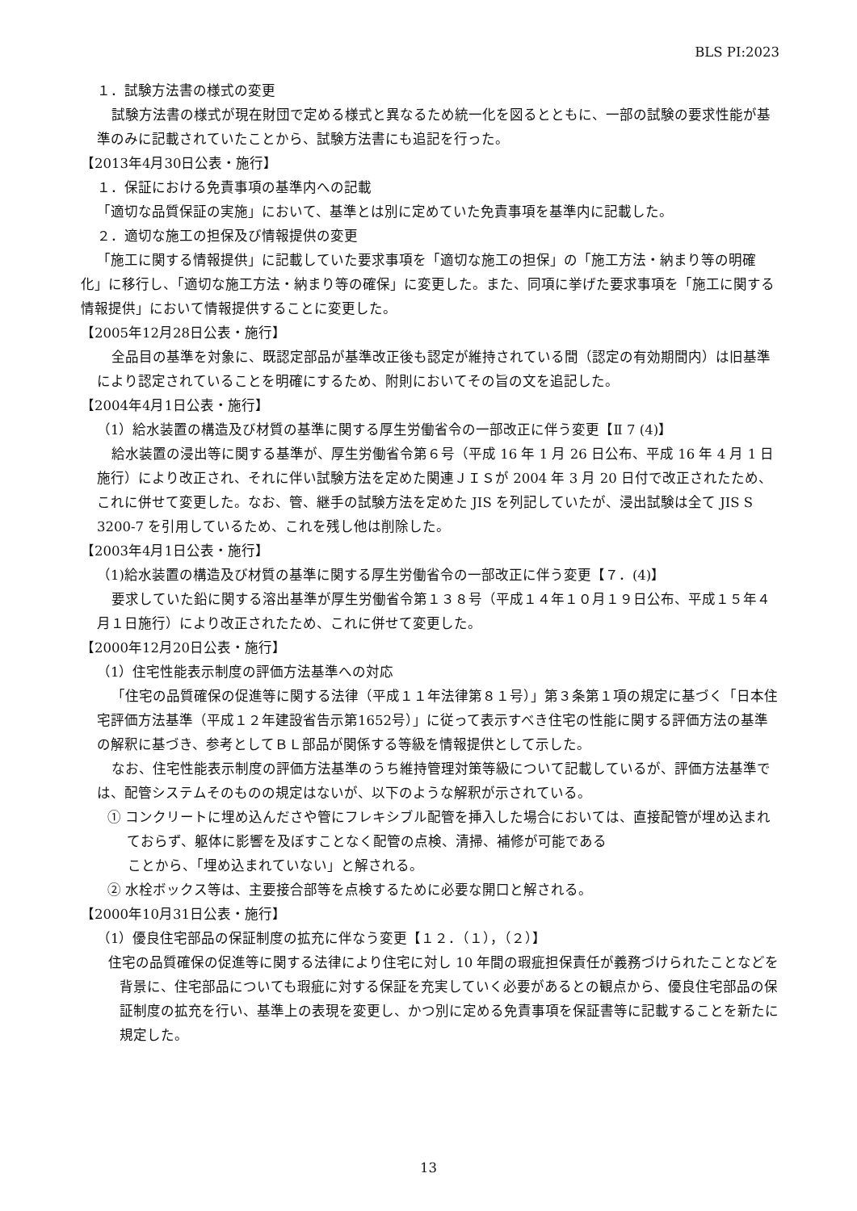BLS PI:2023
１．試験方法書の様式の変更
試験方法書の様式が現在財団で定める様式と異なるため統一化を図るとともに、一部の試験の要求性能が基準のみに記載されていたことから、試験方法書にも追記を行った。
【2013年4月30日公表・施行】
１．保証における免責事項の基準内への記載
「適切な品質保証の実施」において、基準とは別に定めていた免責事項を基準内に記載した。
２．適切な施工の担保及び情報提供の変更
「施工に関する情報提供」に記載していた要求事項を「適切な施工の担保」の「施工方法・納まり等の明確化」に移行し、「適切な施工方法・納まり等の確保」に変更した。また、同項に挙げた要求事項を「施工に関する情報提供」において情報提供することに変更した。
【2005年12月28日公表・施行】
全品目の基準を対象に、既認定部品が基準改正後も認定が維持されている間（認定の有効期間内）は旧基準により認定されていることを明確にするため、附則においてその旨の文を追記した。
【2004年4月1日公表・施行】
（1）給水装置の構造及び材質の基準に関する厚生労働省令の一部改正に伴う変更【Ⅱ 7 (4)】
給水装置の浸出等に関する基準が、厚生労働省令第６号（平成 16 年 1 月 26 日公布、平成 16 年 4 月 1 日施行）により改正され、それに伴い試験方法を定めた関連ＪＩＳが 2004 年 3 月 20 日付で改正されたため、これに併せて変更した。なお、管、継手の試験方法を定めた JIS を列記していたが、浸出試験は全て JIS S 3200-7 を引用しているため、これを残し他は削除した。
【2003年4月1日公表・施行】
（1)給水装置の構造及び材質の基準に関する厚生労働省令の一部改正に伴う変更【７．(4)】
要求していた鉛に関する溶出基準が厚生労働省令第１３８号（平成１４年１０月１９日公布、平成１５年４月１日施行）により改正されたため、これに併せて変更した。
【2000年12月20日公表・施行】
（1）住宅性能表示制度の評価方法基準への対応
「住宅の品質確保の促進等に関する法律（平成１１年法律第８１号）」第３条第１項の規定に基づく「日本住宅評価方法基準（平成１２年建設省告示第1652号）」に従って表示すべき住宅の性能に関する評価方法の基準の解釈に基づき、参考としてＢＬ部品が関係する等級を情報提供として示した。
なお、住宅性能表示制度の評価方法基準のうち維持管理対策等級について記載しているが、評価方法基準では、配管システムそのものの規定はないが、以下のような解釈が示されている。
① コンクリートに埋め込んださや管にフレキシブル配管を挿入した場合においては、直接配管が埋め込まれておらず、躯体に影響を及ぼすことなく配管の点検、清掃、補修が可能である
ことから、「埋め込まれていない」と解される。
② 水栓ボックス等は、主要接合部等を点検するために必要な開口と解される。
【2000年10月31日公表・施行】
（1）優良住宅部品の保証制度の拡充に伴なう変更【１２．（１），（２）】
住宅の品質確保の促進等に関する法律により住宅に対し 10 年間の瑕疵担保責任が義務づけられたことなどを背景に、住宅部品についても瑕疵に対する保証を充実していく必要があるとの観点から、優良住宅部品の保証制度の拡充を行い、基準上の表現を変更し、かつ別に定める免責事項を保証書等に記載することを新たに規定した。
13